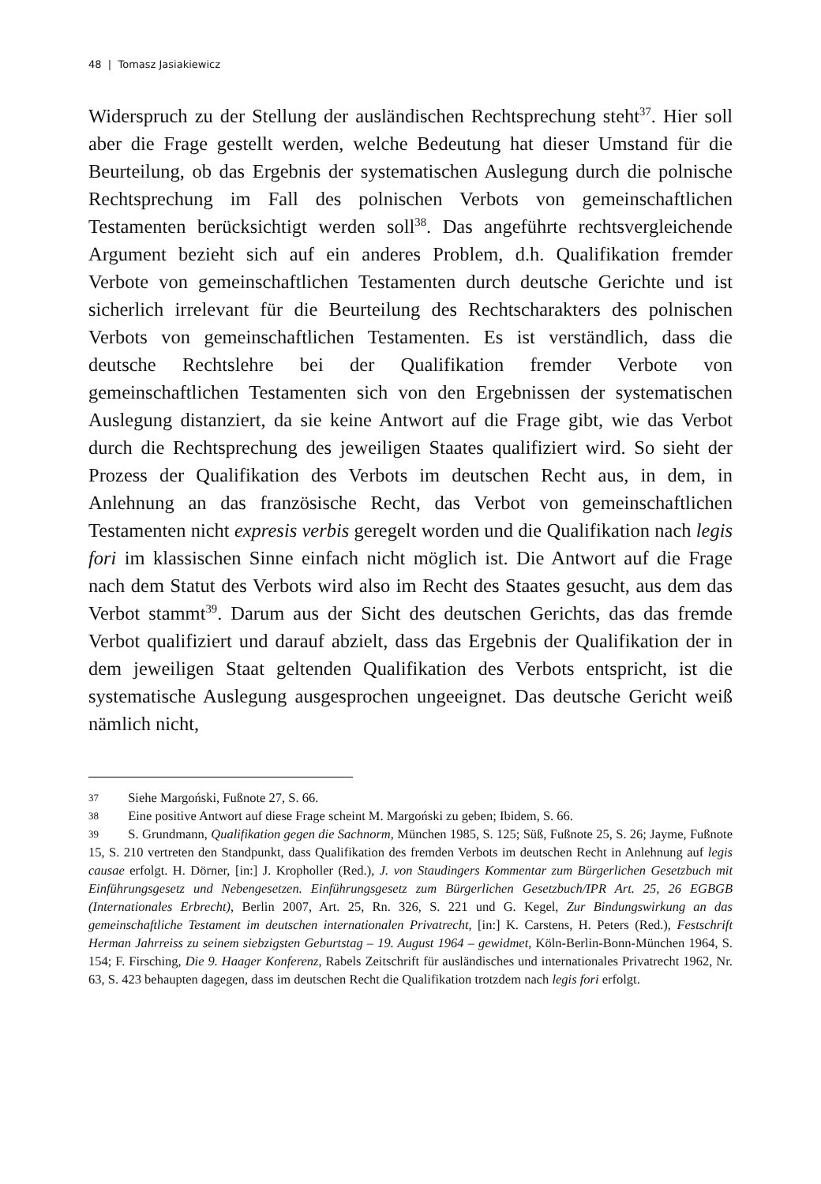48 | Tomasz Jasiakiewicz
Widerspruch zu der Stellung der ausländischen Rechtsprechung steht<sup>37</sup>. Hier soll aber die Frage gestellt werden, welche Bedeutung hat dieser Umstand für die Beurteilung, ob das Ergebnis der systematischen Auslegung durch die polnische Rechtsprechung im Fall des polnischen Verbots von gemeinschaftlichen Testamenten berücksichtigt werden soll<sup>38</sup>. Das angeführte rechtsvergleichende Argument bezieht sich auf ein anderes Problem, d.h. Qualifikation fremder Verbote von gemeinschaftlichen Testamenten durch deutsche Gerichte und ist sicherlich irrelevant für die Beurteilung des Rechtscharakters des polnischen Verbots von gemeinschaftlichen Testamenten. Es ist verständlich, dass die deutsche Rechtslehre bei der Qualifikation fremder Verbote von gemeinschaftlichen Testamenten sich von den Ergebnissen der systematischen Auslegung distanziert, da sie keine Antwort auf die Frage gibt, wie das Verbot durch die Rechtsprechung des jeweiligen Staates qualifiziert wird. So sieht der Prozess der Qualifikation des Verbots im deutschen Recht aus, in dem, in Anlehnung an das französische Recht, das Verbot von gemeinschaftlichen Testamenten nicht expresis verbis geregelt worden und die Qualifikation nach legis fori im klassischen Sinne einfach nicht möglich ist. Die Antwort auf die Frage nach dem Statut des Verbots wird also im Recht des Staates gesucht, aus dem das Verbot stammt<sup>39</sup>. Darum aus der Sicht des deutschen Gerichts, das das fremde Verbot qualifiziert und darauf abzielt, dass das Ergebnis der Qualifikation der in dem jeweiligen Staat geltenden Qualifikation des Verbots entspricht, ist die systematische Auslegung ausgesprochen ungeeignet. Das deutsche Gericht weiß nämlich nicht,
37 Siehe Margoński, Fußnote 27, S. 66.
38 Eine positive Antwort auf diese Frage scheint M. Margoński zu geben; Ibidem, S. 66.
39 S. Grundmann, Qualifikation gegen die Sachnorm, München 1985, S. 125; Süß, Fußnote 25, S. 26; Jayme, Fußnote 15, S. 210 vertreten den Standpunkt, dass Qualifikation des fremden Verbots im deutschen Recht in Anlehnung auf legis causae erfolgt. H. Dörner, [in:] J. Kropholler (Red.), J. von Staudingers Kommentar zum Bürgerlichen Gesetzbuch mit Einführungsgesetz und Nebengesetzen. Einführungsgesetz zum Bürgerlichen Gesetzbuch/IPR Art. 25, 26 EGBGB (Internationales Erbrecht), Berlin 2007, Art. 25, Rn. 326, S. 221 und G. Kegel, Zur Bindungswirkung an das gemeinschaftliche Testament im deutschen internationalen Privatrecht, [in:] K. Carstens, H. Peters (Red.), Festschrift Herman Jahrreiss zu seinem siebzigsten Geburtstag – 19. August 1964 – gewidmet, Köln-Berlin-Bonn-München 1964, S. 154; F. Firsching, Die 9. Haager Konferenz, Rabels Zeitschrift für ausländisches und internationales Privatrecht 1962, Nr. 63, S. 423 behaupten dagegen, dass im deutschen Recht die Qualifikation trotzdem nach legis fori erfolgt.